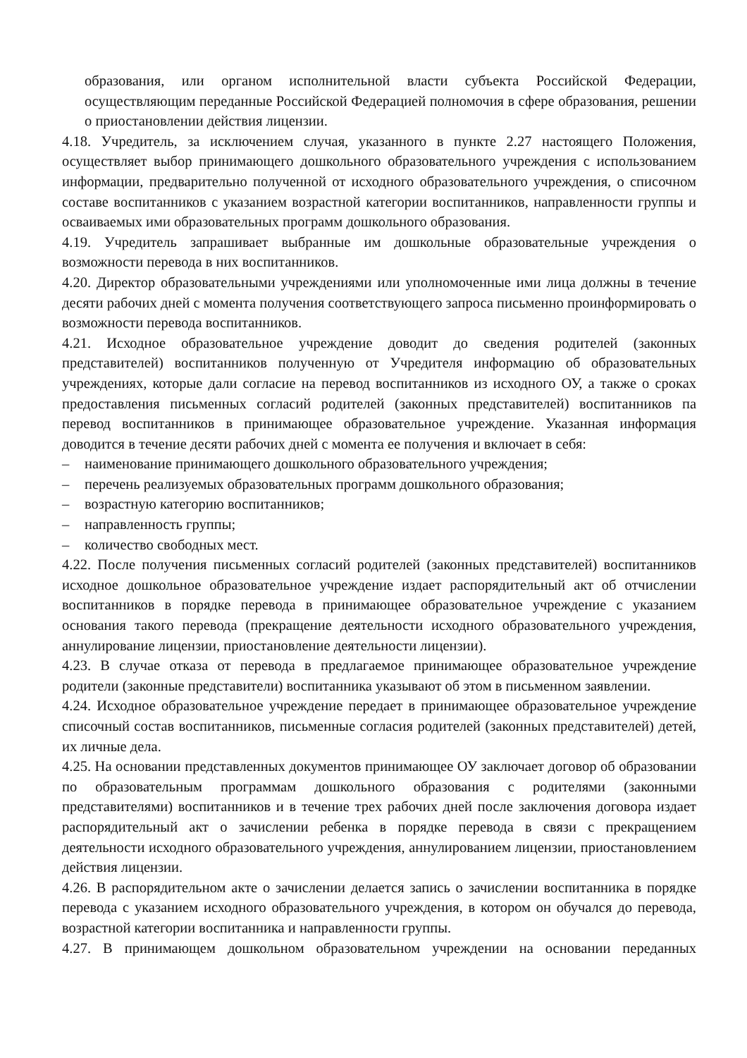образования, или органом исполнительной власти субъекта Российской Федерации, осуществляющим переданные Российской Федерацией полномочия в сфере образования, решении о приостановлении действия лицензии.
4.18. Учредитель, за исключением случая, указанного в пункте 2.27 настоящего Положения, осуществляет выбор принимающего дошкольного образовательного учреждения с использованием информации, предварительно полученной от исходного образовательного учреждения, о списочном составе воспитанников с указанием возрастной категории воспитанников, направленности группы и осваиваемых ими образовательных программ дошкольного образования.
4.19. Учредитель запрашивает выбранные им дошкольные образовательные учреждения о возможности перевода в них воспитанников.
4.20. Директор образовательными учреждениями или уполномоченные ими лица должны в течение десяти рабочих дней с момента получения соответствующего запроса письменно проинформировать о возможности перевода воспитанников.
4.21. Исходное образовательное учреждение доводит до сведения родителей (законных представителей) воспитанников полученную от Учредителя информацию об образовательных учреждениях, которые дали согласие на перевод воспитанников из исходного ОУ, а также о сроках предоставления письменных согласий родителей (законных представителей) воспитанников па перевод воспитанников в принимающее образовательное учреждение. Указанная информация доводится в течение десяти рабочих дней с момента ее получения и включает в себя:
– наименование принимающего дошкольного образовательного учреждения;
– перечень реализуемых образовательных программ дошкольного образования;
– возрастную категорию воспитанников;
– направленность группы;
– количество свободных мест.
4.22. После получения письменных согласий родителей (законных представителей) воспитанников исходное дошкольное образовательное учреждение издает распорядительный акт об отчислении воспитанников в порядке перевода в принимающее образовательное учреждение с указанием основания такого перевода (прекращение деятельности исходного образовательного учреждения, аннулирование лицензии, приостановление деятельности лицензии).
4.23. В случае отказа от перевода в предлагаемое принимающее образовательное учреждение родители (законные представители) воспитанника указывают об этом в письменном заявлении.
4.24. Исходное образовательное учреждение передает в принимающее образовательное учреждение списочный состав воспитанников, письменные согласия родителей (законных представителей) детей, их личные дела.
4.25. На основании представленных документов принимающее ОУ заключает договор об образовании по образовательным программам дошкольного образования с родителями (законными представителями) воспитанников и в течение трех рабочих дней после заключения договора издает распорядительный акт о зачислении ребенка в порядке перевода в связи с прекращением деятельности исходного образовательного учреждения, аннулированием лицензии, приостановлением действия лицензии.
4.26. В распорядительном акте о зачислении делается запись о зачислении воспитанника в порядке перевода с указанием исходного образовательного учреждения, в котором он обучался до перевода, возрастной категории воспитанника и направленности группы.
4.27. В принимающем дошкольном образовательном учреждении на основании переданных